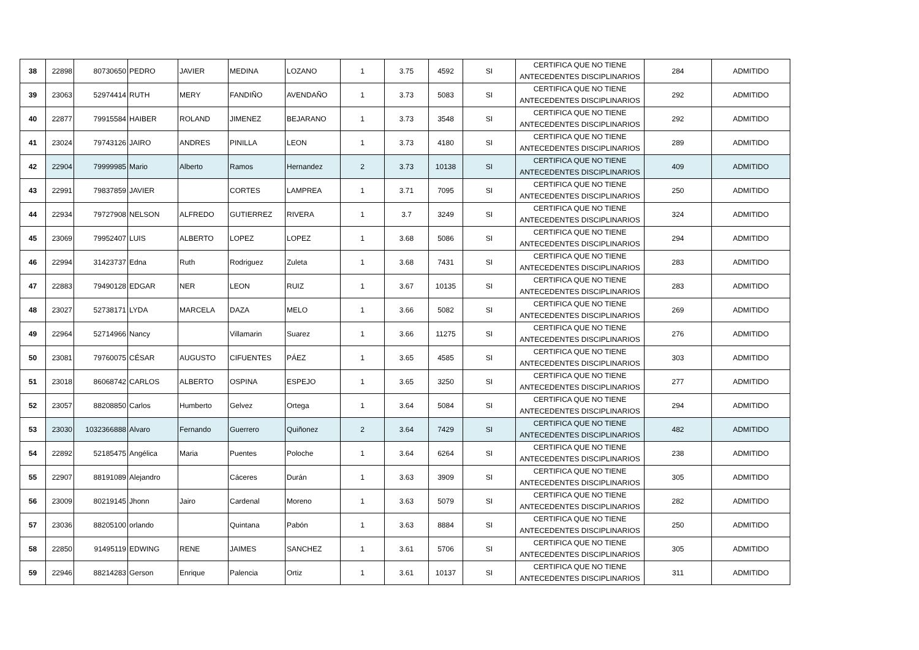| 38 | 22898 | 80730650 | PEDRO | JAVIER | MEDINA | LOZANO | 1 | 3.75 | 4592 | SI | CERTIFICA QUE NO TIENE ANTECEDENTES DISCIPLINARIOS | 284 | ADMITIDO |
| 39 | 23063 | 52974414 | RUTH | MERY | FANDIÑO | AVENDAÑO | 1 | 3.73 | 5083 | SI | CERTIFICA QUE NO TIENE ANTECEDENTES DISCIPLINARIOS | 292 | ADMITIDO |
| 40 | 22877 | 79915584 | HAIBER | ROLAND | JIMENEZ | BEJARANO | 1 | 3.73 | 3548 | SI | CERTIFICA QUE NO TIENE ANTECEDENTES DISCIPLINARIOS | 292 | ADMITIDO |
| 41 | 23024 | 79743126 | JAIRO | ANDRES | PINILLA | LEON | 1 | 3.73 | 4180 | SI | CERTIFICA QUE NO TIENE ANTECEDENTES DISCIPLINARIOS | 289 | ADMITIDO |
| 42 | 22904 | 79999985 | Mario | Alberto | Ramos | Hernandez | 2 | 3.73 | 10138 | SI | CERTIFICA QUE NO TIENE ANTECEDENTES DISCIPLINARIOS | 409 | ADMITIDO |
| 43 | 22991 | 79837859 | JAVIER | | CORTES | LAMPREA | 1 | 3.71 | 7095 | SI | CERTIFICA QUE NO TIENE ANTECEDENTES DISCIPLINARIOS | 250 | ADMITIDO |
| 44 | 22934 | 79727908 | NELSON | ALFREDO | GUTIERREZ | RIVERA | 1 | 3.7 | 3249 | SI | CERTIFICA QUE NO TIENE ANTECEDENTES DISCIPLINARIOS | 324 | ADMITIDO |
| 45 | 23069 | 79952407 | LUIS | ALBERTO | LOPEZ | LOPEZ | 1 | 3.68 | 5086 | SI | CERTIFICA QUE NO TIENE ANTECEDENTES DISCIPLINARIOS | 294 | ADMITIDO |
| 46 | 22994 | 31423737 | Edna | Ruth | Rodriguez | Zuleta | 1 | 3.68 | 7431 | SI | CERTIFICA QUE NO TIENE ANTECEDENTES DISCIPLINARIOS | 283 | ADMITIDO |
| 47 | 22883 | 79490128 | EDGAR | NER | LEON | RUIZ | 1 | 3.67 | 10135 | SI | CERTIFICA QUE NO TIENE ANTECEDENTES DISCIPLINARIOS | 283 | ADMITIDO |
| 48 | 23027 | 52738171 | LYDA | MARCELA | DAZA | MELO | 1 | 3.66 | 5082 | SI | CERTIFICA QUE NO TIENE ANTECEDENTES DISCIPLINARIOS | 269 | ADMITIDO |
| 49 | 22964 | 52714966 | Nancy | | Villamarin | Suarez | 1 | 3.66 | 11275 | SI | CERTIFICA QUE NO TIENE ANTECEDENTES DISCIPLINARIOS | 276 | ADMITIDO |
| 50 | 23081 | 79760075 | CÉSAR | AUGUSTO | CIFUENTES | PÁEZ | 1 | 3.65 | 4585 | SI | CERTIFICA QUE NO TIENE ANTECEDENTES DISCIPLINARIOS | 303 | ADMITIDO |
| 51 | 23018 | 86068742 | CARLOS | ALBERTO | OSPINA | ESPEJO | 1 | 3.65 | 3250 | SI | CERTIFICA QUE NO TIENE ANTECEDENTES DISCIPLINARIOS | 277 | ADMITIDO |
| 52 | 23057 | 88208850 | Carlos | Humberto | Gelvez | Ortega | 1 | 3.64 | 5084 | SI | CERTIFICA QUE NO TIENE ANTECEDENTES DISCIPLINARIOS | 294 | ADMITIDO |
| 53 | 23030 | 1032366888 | Alvaro | Fernando | Guerrero | Quiñonez | 2 | 3.64 | 7429 | SI | CERTIFICA QUE NO TIENE ANTECEDENTES DISCIPLINARIOS | 482 | ADMITIDO |
| 54 | 22892 | 52185475 | Angélica | Maria | Puentes | Poloche | 1 | 3.64 | 6264 | SI | CERTIFICA QUE NO TIENE ANTECEDENTES DISCIPLINARIOS | 238 | ADMITIDO |
| 55 | 22907 | 88191089 | Alejandro | | Cáceres | Durán | 1 | 3.63 | 3909 | SI | CERTIFICA QUE NO TIENE ANTECEDENTES DISCIPLINARIOS | 305 | ADMITIDO |
| 56 | 23009 | 80219145 | Jhonn | Jairo | Cardenal | Moreno | 1 | 3.63 | 5079 | SI | CERTIFICA QUE NO TIENE ANTECEDENTES DISCIPLINARIOS | 282 | ADMITIDO |
| 57 | 23036 | 88205100 | orlando | | Quintana | Pabón | 1 | 3.63 | 8884 | SI | CERTIFICA QUE NO TIENE ANTECEDENTES DISCIPLINARIOS | 250 | ADMITIDO |
| 58 | 22850 | 91495119 | EDWING | RENE | JAIMES | SANCHEZ | 1 | 3.61 | 5706 | SI | CERTIFICA QUE NO TIENE ANTECEDENTES DISCIPLINARIOS | 305 | ADMITIDO |
| 59 | 22946 | 88214283 | Gerson | Enrique | Palencia | Ortiz | 1 | 3.61 | 10137 | SI | CERTIFICA QUE NO TIENE ANTECEDENTES DISCIPLINARIOS | 311 | ADMITIDO |